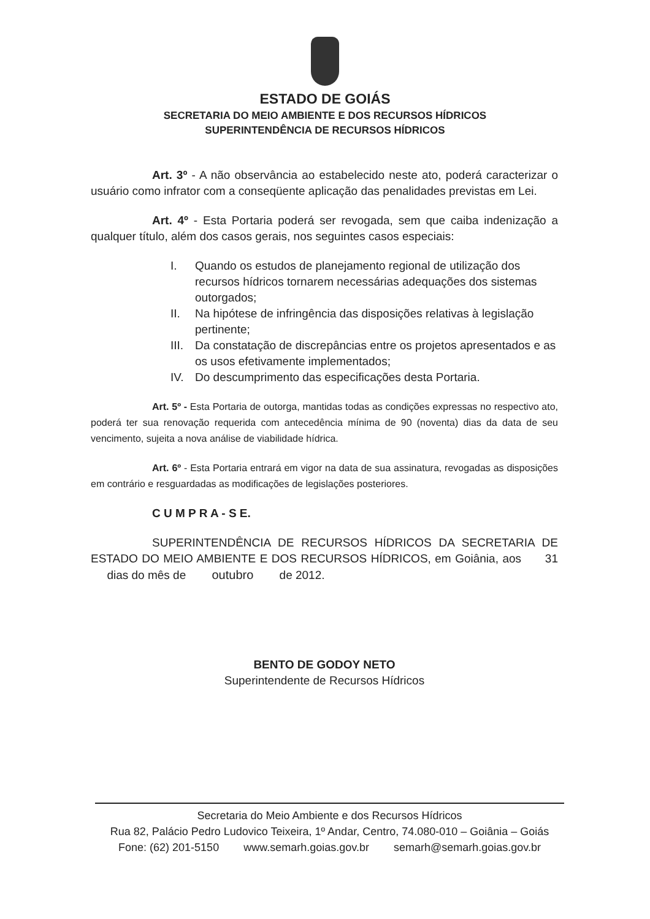ESTADO DE GOIÁS
SECRETARIA DO MEIO AMBIENTE E DOS RECURSOS HÍDRICOS
SUPERINTENDÊNCIA DE RECURSOS HÍDRICOS
Art. 3º - A não observância ao estabelecido neste ato, poderá caracterizar o usuário como infrator com a conseqüente aplicação das penalidades previstas em Lei.
Art. 4º - Esta Portaria poderá ser revogada, sem que caiba indenização a qualquer título, além dos casos gerais, nos seguintes casos especiais:
I. Quando os estudos de planejamento regional de utilização dos recursos hídricos tornarem necessárias adequações dos sistemas outorgados;
II. Na hipótese de infringência das disposições relativas à legislação pertinente;
III. Da constatação de discrepâncias entre os projetos apresentados e as os usos efetivamente implementados;
IV. Do descumprimento das especificações desta Portaria.
Art. 5º - Esta Portaria de outorga, mantidas todas as condições expressas no respectivo ato, poderá ter sua renovação requerida com antecedência mínima de 90 (noventa) dias da data de seu vencimento, sujeita a nova análise de viabilidade hídrica.
Art. 6º - Esta Portaria entrará em vigor na data de sua assinatura, revogadas as disposições em contrário e resguardadas as modificações de legislações posteriores.
C U M P R A - S E.
SUPERINTENDÊNCIA DE RECURSOS HÍDRICOS DA SECRETARIA DE ESTADO DO MEIO AMBIENTE E DOS RECURSOS HÍDRICOS, em Goiânia, aos 31 dias do mês de outubro de 2012.
BENTO DE GODOY NETO
Superintendente de Recursos Hídricos
Secretaria do Meio Ambiente e dos Recursos Hídricos
Rua 82, Palácio Pedro Ludovico Teixeira, 1º Andar, Centro, 74.080-010 – Goiânia – Goiás
Fone: (62) 201-5150 www.semarh.goias.gov.br semarh@semarh.goias.gov.br